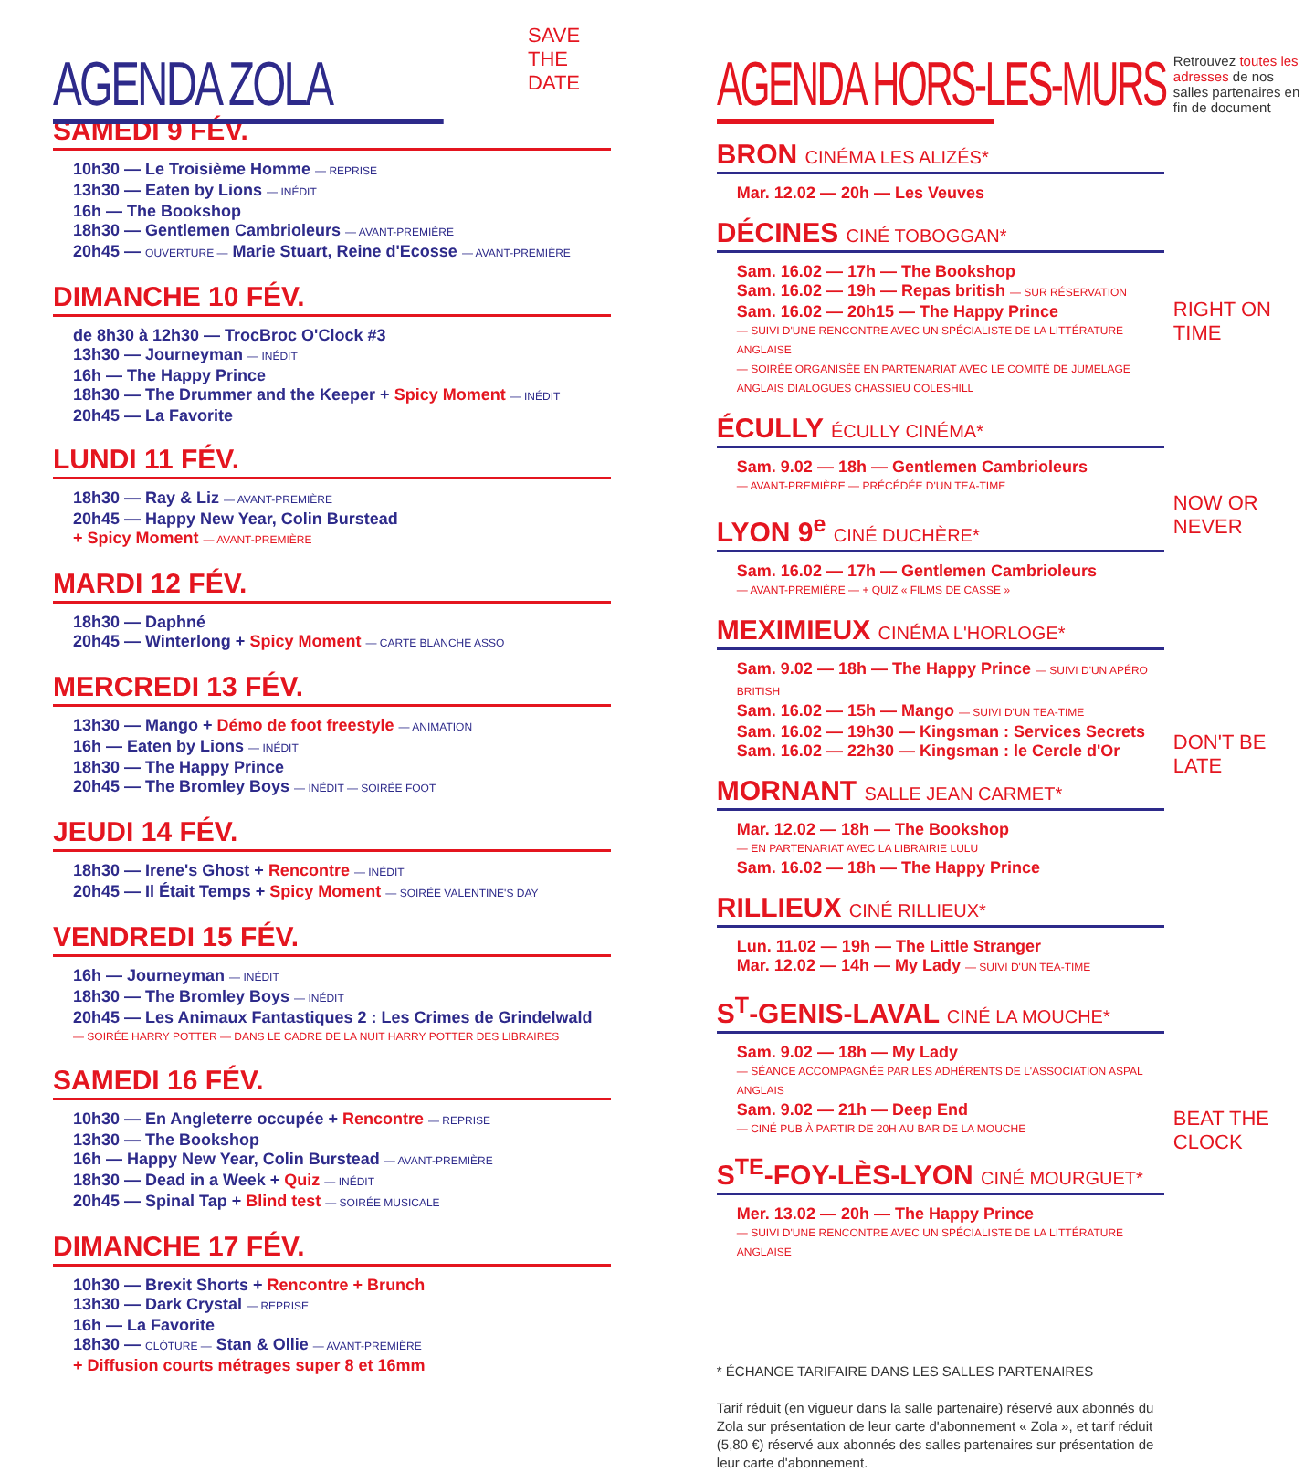AGENDA ZOLA
SAVE THE DATE
SAMEDI 9 FÉV.
10h30 — Le Troisième Homme — REPRISE
13h30 — Eaten by Lions — INÉDIT
16h — The Bookshop
18h30 — Gentlemen Cambrioleurs — AVANT-PREMIÈRE
20h45 — OUVERTURE — Marie Stuart, Reine d'Ecosse — AVANT-PREMIÈRE
DIMANCHE 10 FÉV.
de 8h30 à 12h30 — TrocBroc O'Clock #3
13h30 — Journeyman — INÉDIT
16h — The Happy Prince
18h30 — The Drummer and the Keeper + Spicy Moment — INÉDIT
20h45 — La Favorite
LUNDI 11 FÉV.
18h30 — Ray & Liz — AVANT-PREMIÈRE
20h45 — Happy New Year, Colin Burstead
+ Spicy Moment — AVANT-PREMIÈRE
MARDI 12 FÉV.
18h30 — Daphné
20h45 — Winterlong + Spicy Moment — CARTE BLANCHE ASSO
MERCREDI 13 FÉV.
13h30 — Mango + Démo de foot freestyle — ANIMATION
16h — Eaten by Lions — INÉDIT
18h30 — The Happy Prince
20h45 — The Bromley Boys — INÉDIT — SOIRÉE FOOT
JEUDI 14 FÉV.
18h30 — Irene's Ghost + Rencontre — INÉDIT
20h45 — Il Était Temps + Spicy Moment — SOIRÉE VALENTINE'S DAY
VENDREDI 15 FÉV.
16h — Journeyman — INÉDIT
18h30 — The Bromley Boys — INÉDIT
20h45 — Les Animaux Fantastiques 2 : Les Crimes de Grindelwald
— SOIRÉE HARRY POTTER — DANS LE CADRE DE LA NUIT HARRY POTTER DES LIBRAIRES
SAMEDI 16 FÉV.
10h30 — En Angleterre occupée + Rencontre — REPRISE
13h30 — The Bookshop
16h — Happy New Year, Colin Burstead — AVANT-PREMIÈRE
18h30 — Dead in a Week + Quiz — INÉDIT
20h45 — Spinal Tap + Blind test — SOIRÉE MUSICALE
DIMANCHE 17 FÉV.
10h30 — Brexit Shorts + Rencontre + Brunch
13h30 — Dark Crystal — REPRISE
16h — La Favorite
18h30 — CLÔTURE — Stan & Ollie — AVANT-PREMIÈRE
+ Diffusion courts métrages super 8 et 16mm
AGENDA HORS-LES-MURS
BRON CINÉMA LES ALIZÉS*
Mar. 12.02 — 20h — Les Veuves
DÉCINES CINÉ TOBOGGAN*
Sam. 16.02 — 17h — The Bookshop
Sam. 16.02 — 19h — Repas british — SUR RÉSERVATION
Sam. 16.02 — 20h15 — The Happy Prince
— SUIVI D'UNE RENCONTRE AVEC UN SPÉCIALISTE DE LA LITTÉRATURE ANGLAISE
— SOIRÉE ORGANISÉE EN PARTENARIAT AVEC LE COMITÉ DE JUMELAGE ANGLAIS DIALOGUES CHASSIEU COLESHILL
ÉCULLY ÉCULLY CINÉMA*
Sam. 9.02 — 18h — Gentlemen Cambrioleurs
— AVANT-PREMIÈRE — PRÉCÉDÉE D'UN TEA-TIME
LYON 9<sup>e</sup> CINÉ DUCHÈRE*
Sam. 16.02 — 17h — Gentlemen Cambrioleurs
— AVANT-PREMIÈRE — + QUIZ « FILMS DE CASSE »
MEXIMIEUX CINÉMA L'HORLOGE*
Sam. 9.02 — 18h — The Happy Prince — SUIVI D'UN APÉRO BRITISH
Sam. 16.02 — 15h — Mango — SUIVI D'UN TEA-TIME
Sam. 16.02 — 19h30 — Kingsman : Services Secrets
Sam. 16.02 — 22h30 — Kingsman : le Cercle d'Or
MORNANT SALLE JEAN CARMET*
Mar. 12.02 — 18h — The Bookshop
— EN PARTENARIAT AVEC LA LIBRAIRIE LULU
Sam. 16.02 — 18h — The Happy Prince
RILLIEUX CINÉ RILLIEUX*
Lun. 11.02 — 19h — The Little Stranger
Mar. 12.02 — 14h — My Lady — SUIVI D'UN TEA-TIME
S<sup>T</sup>-GENIS-LAVAL CINÉ LA MOUCHE*
Sam. 9.02 — 18h — My Lady
— SÉANCE ACCOMPAGNÉE PAR LES ADHÉRENTS DE L'ASSOCIATION ASPAL ANGLAIS
Sam. 9.02 — 21h — Deep End
— CINÉ PUB À PARTIR DE 20H AU BAR DE LA MOUCHE
S<sup>TE</sup>-FOY-LÈS-LYON CINÉ MOURGUET*
Mer. 13.02 — 20h — The Happy Prince
— SUIVI D'UNE RENCONTRE AVEC UN SPÉCIALISTE DE LA LITTÉRATURE ANGLAISE
* ÉCHANGE TARIFAIRE DANS LES SALLES PARTENAIRES
Tarif réduit (en vigueur dans la salle partenaire) réservé aux abonnés du Zola sur présentation de leur carte d'abonnement « Zola », et tarif réduit (5,80 €) réservé aux abonnés des salles partenaires sur présentation de leur carte d'abonnement.
Retrouvez toutes les adresses de nos salles partenaires en fin de document
RIGHT ON TIME
NOW OR NEVER
DON'T BE LATE
BEAT THE CLOCK